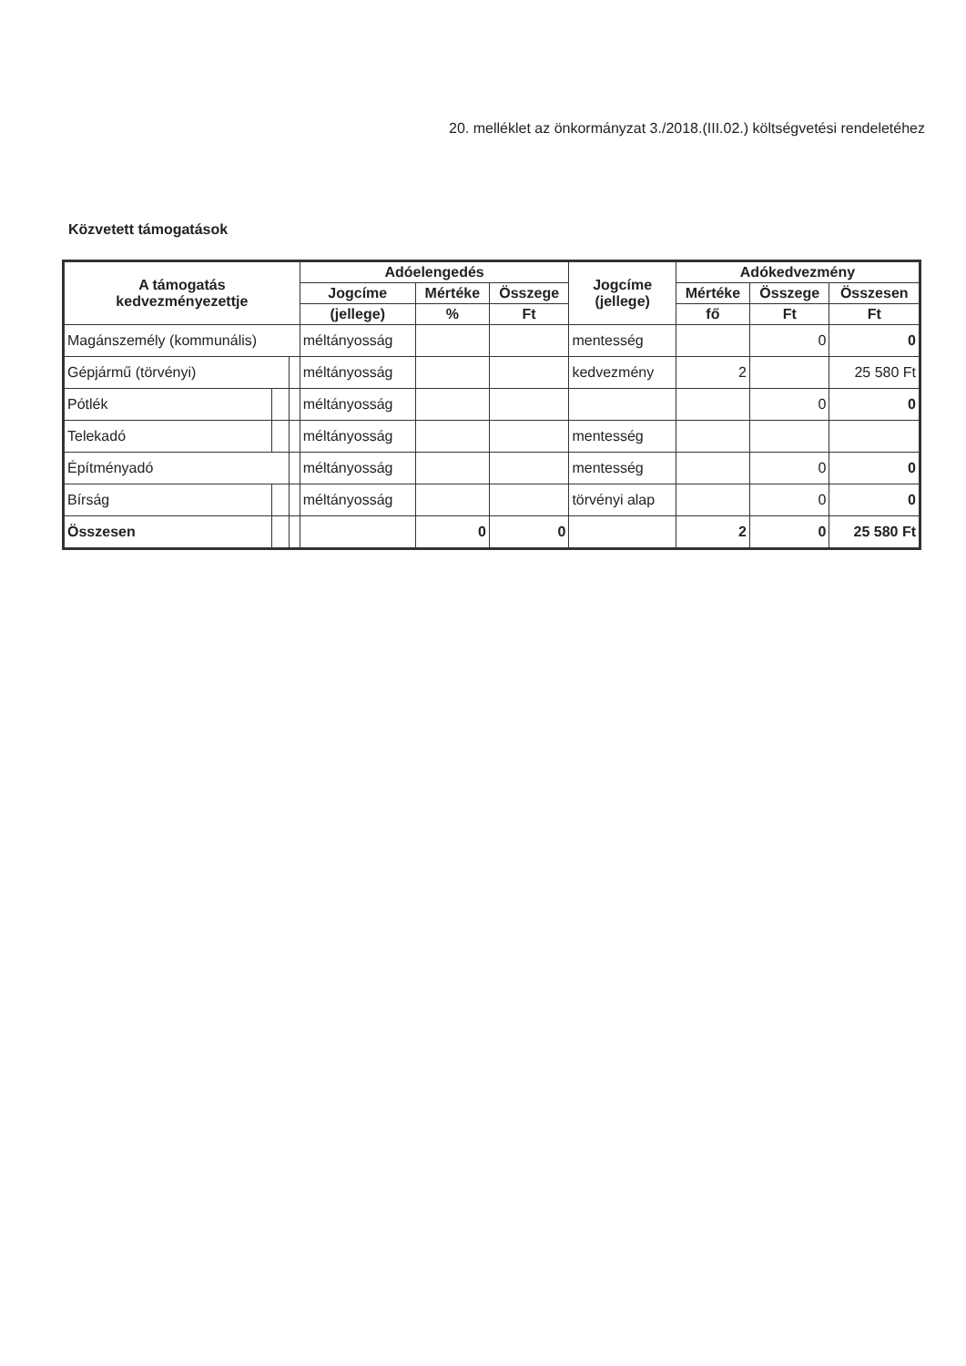20. melléklet az önkormányzat 3./2018.(III.02.) költségvetési rendeletéhez
Közvetett támogatások
| A támogatás kedvezményezettje | | | Adóelengedés | | | Jogcíme (jellege) | Adókedvezmény | | |
| --- | --- | --- | --- | --- | --- | --- | --- | --- | --- |
| | | | Jogcíme | Mértéke | Összege | | Mértéke | Összege | Összesen |
| | | | (jellege) | % | Ft | | fő | Ft | Ft |
| Magánszemély (kommunális) | | | méltányosság | | | mentesség | | 0 | 0 |
| Gépjármű (törvényi) | | | méltányosság | | | kedvezmény | 2 | | 25 580 Ft |
| Pótlék | | | méltányosság | | | | | 0 | 0 |
| Telekadó | | | méltányosság | | | mentesség | | | |
| Építményadó | | | méltányosság | | | mentesség | | 0 | 0 |
| Bírság | | | méltányosság | | | törvényi alap | | 0 | 0 |
| Összesen | | | | 0 | 0 | | 2 | 0 | 25 580 Ft |